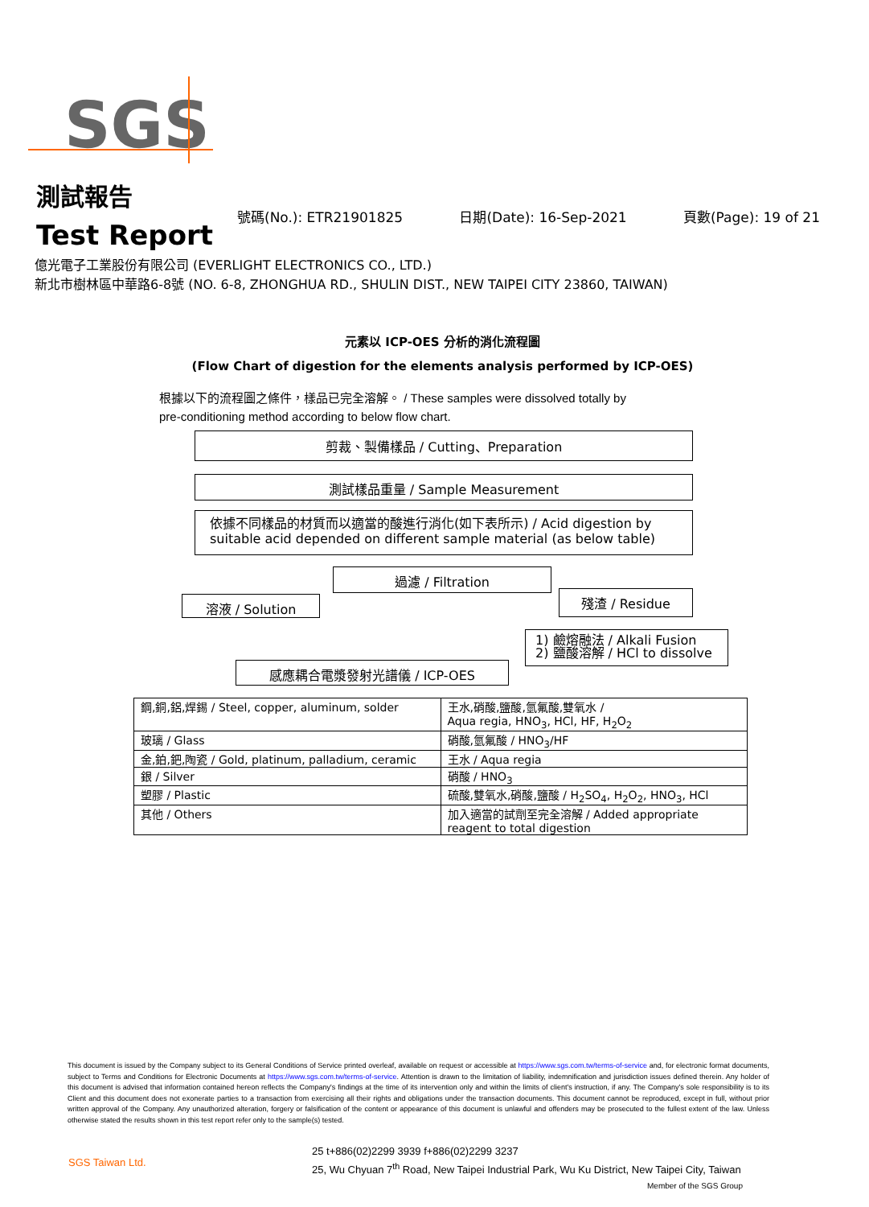SGS
測試報告
Test Report
號碼(No.): ETR21901825 日期(Date): 16-Sep-2021 頁數(Page): 19 of 21
億光電子工業股份有限公司 (EVERLIGHT ELECTRONICS CO., LTD.)
新北市樹林區中華路6-8號 (NO. 6-8, ZHONGHUA RD., SHULIN DIST., NEW TAIPEI CITY 23860, TAIWAN)
元素以 ICP-OES 分析的消化流程圖
(Flow Chart of digestion for the elements analysis performed by ICP-OES)
根據以下的流程圖之條件，樣品已完全溶解。 / These samples were dissolved totally by
pre-conditioning method according to below flow chart.
剪裁、製備樣品 / Cutting、Preparation
測試樣品重量 / Sample Measurement
依據不同樣品的材質而以適當的酸進行消化(如下表所示) / Acid digestion by suitable acid depended on different sample material (as below table)
過濾 / Filtration
溶液 / Solution 殘渣 / Residue
1) 鹼熔融法 / Alkali Fusion
2) 鹽酸溶解 / HCl to dissolve
感應耦合電漿發射光譜儀 / ICP-OES
| 鋼,銅,鋁,焊錫 / Steel, copper, aluminum, solder | 王水,硝酸,鹽酸,氫氟酸,雙氧水 / Aqua regia, HNO<sub>3</sub>, HCl, HF, H<sub>2</sub>O<sub>2</sub> |
| 玻璃 / Glass | 硝酸,氫氟酸 / HNO<sub>3</sub>/HF |
| 金,鉑,鈀,陶瓷 / Gold, platinum, palladium, ceramic | 王水 / Aqua regia |
| 銀 / Silver | 硝酸 / HNO<sub>3</sub> |
| 塑膠 / Plastic | 硫酸,雙氧水,硝酸,鹽酸 / H<sub>2</sub>SO<sub>4</sub>, H<sub>2</sub>O<sub>2</sub>, HNO<sub>3</sub>, HCl |
| 其他 / Others | 加入適當的試劑至完全溶解 / Added appropriate reagent to total digestion |
This document is issued by the Company subject to its General Conditions of Service printed overleaf, available on request or accessible at https://www.sgs.com.tw/terms-of-service and, for electronic format documents, subject to Terms and Conditions for Electronic Documents at https://www.sgs.com.tw/terms-of-service. Attention is drawn to the limitation of liability, indemnification and jurisdiction issues defined therein. Any holder of this document is advised that information contained hereon reflects the Company's findings at the time of its intervention only and within the limits of client's instruction, if any. The Company's sole responsibility is to its Client and this document does not exonerate parties to a transaction from exercising all their rights and obligations under the transaction documents. This document cannot be reproduced, except in full, without prior written approval of the Company. Any unauthorized alteration, forgery or falsification of the content or appearance of this document is unlawful and offenders may be prosecuted to the fullest extent of the law. Unless otherwise stated the results shown in this test report refer only to the sample(s) tested.
SGS Taiwan Ltd.
25 t+886(02)2299 3939 f+886(02)2299 3237
25, Wu Chyuan 7<sup>th</sup> Road, New Taipei Industrial Park, Wu Ku District, New Taipei City, Taiwan
Member of the SGS Group